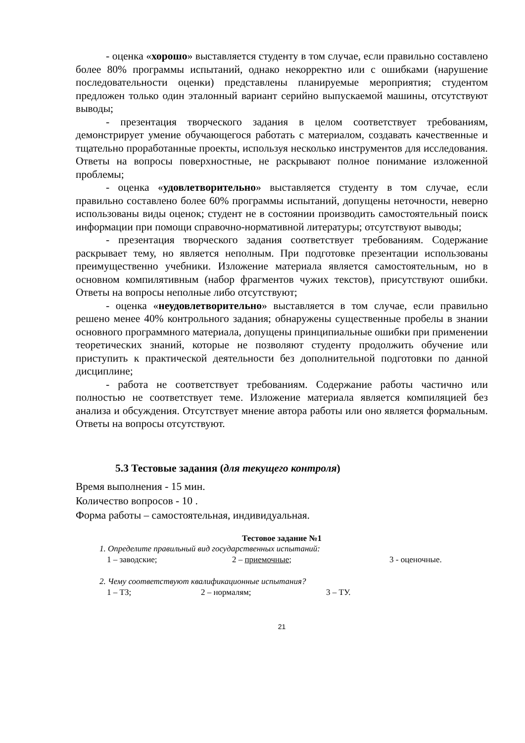- оценка «хорошо» выставляется студенту в том случае, если правильно составлено более 80% программы испытаний, однако некорректно или с ошибками (нарушение последовательности оценки) представлены планируемые мероприятия; студентом предложен только один эталонный вариант серийно выпускаемой машины, отсутствуют выводы;
- презентация творческого задания в целом соответствует требованиям, демонстрирует умение обучающегося работать с материалом, создавать качественные и тщательно проработанные проекты, используя несколько инструментов для исследования. Ответы на вопросы поверхностные, не раскрывают полное понимание изложенной проблемы;
- оценка «удовлетворительно» выставляется студенту в том случае, если правильно составлено более 60% программы испытаний, допущены неточности, неверно использованы виды оценок; студент не в состоянии производить самостоятельный поиск информации при помощи справочно-нормативной литературы; отсутствуют выводы;
- презентация творческого задания соответствует требованиям. Содержание раскрывает тему, но является неполным. При подготовке презентации использованы преимущественно учебники. Изложение материала является самостоятельным, но в основном компилятивным (набор фрагментов чужих текстов), присутствуют ошибки. Ответы на вопросы неполные либо отсутствуют;
- оценка «неудовлетворительно» выставляется в том случае, если правильно решено менее 40% контрольного задания; обнаружены существенные пробелы в знании основного программного материала, допущены принципиальные ошибки при применении теоретических знаний, которые не позволяют студенту продолжить обучение или приступить к практической деятельности без дополнительной подготовки по данной дисциплине;
- работа не соответствует требованиям. Содержание работы частично или полностью не соответствует теме. Изложение материала является компиляцией без анализа и обсуждения. Отсутствует мнение автора работы или оно является формальным. Ответы на вопросы отсутствуют.
5.3 Тестовые задания (для текущего контроля)
Время выполнения - 15 мин.
Количество вопросов - 10 .
Форма работы – самостоятельная, индивидуальная.
Тестовое задание №1
1. Определите правильный вид государственных испытаний:
1 – заводские; 2 – приемочные; 3 - оценочные.
2. Чему соответствуют квалификационные испытания?
1 – ТЗ; 2 – нормалям; 3 – ТУ.
21